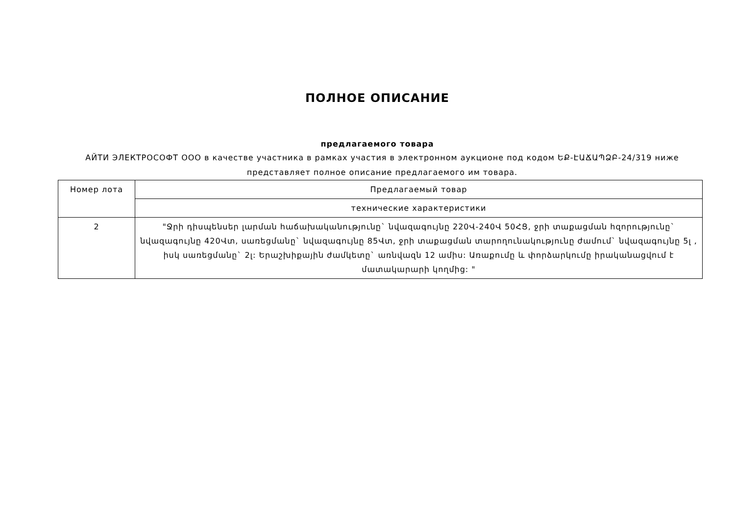ПОЛНОЕ ОПИСАНИЕ
предлагаемого товара
АЙТИ ЭЛЕКТРОСОФТ ООО в качестве участника в рамках участия в электронном аукционе под кодом ԵՔ-ԷԱՃԱՊՁԲ-24/319 ниже представляет полное описание предлагаемого им товара.
| Номер лота | Предлагаемый товар |
| | технические характеристики |
| 2 | "Ջրի դիսպենսեր լարման հաճախականությունը` նվազագույնը 220Վ-240Վ 50ՀՑ, ջրի տաքացման հզորությունը` նվազագույնը 420Վտ, սառեցմանը` նվազագույնը 85Վտ, ջրի տաքացման տարողունակությունը ժամում` նվազագույնը 5լ , իսկ սառեցմանը` 2լ: Երաշխիքային ժամկետը` առնվազն 12 ամիս: Առաքումը և փորձարկումը իրականացվում է մատակարարի կողմից: " |